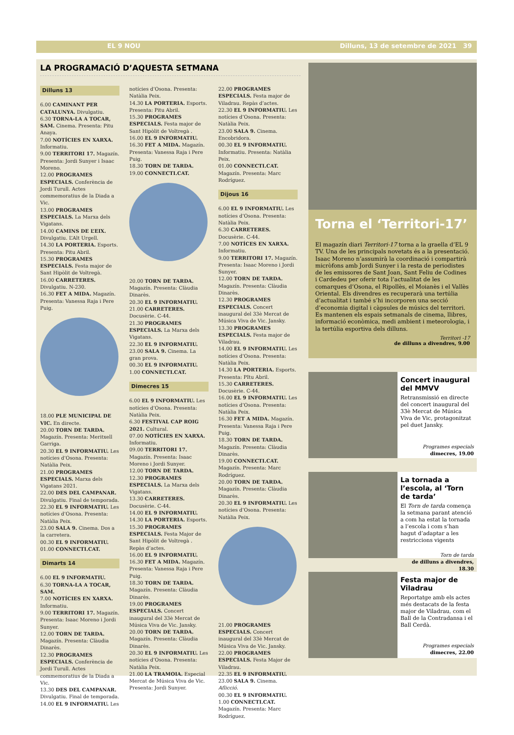EL 9 NOU Dilluns, 13 de setembre de 2021 39
LA PROGRAMACIÓ D’AQUESTA SETMANA
Dilluns 13
6.00 CAMINANT PER CATALUNYA. Divulgatiu.
6.30 TORNA-LA A TOCAR, SAM. Cinema. Presenta: Pitu Anaya.
7.00 NOTÍCIES EN XARXA. Informatiu.
9.00 TERRITORI 17. Magazín. Presenta: Jordi Sunyer i Isaac Moreno.
12.00 PROGRAMES ESPECIALS. Conferència de Jordi Turull. Actes commemoratius de la Diada a Vic.
13.00 PROGRAMES ESPECIALS. La Marxa dels Vigatans.
14.00 CAMINS DE L’EIX. Divulgatiu. L’Alt Urgell.
14.30 LA PORTERIA. Esports. Presenta: Pitu Abril.
15.30 PROGRAMES ESPECIALS. Festa major de Sant Hipòlit de Voltregà.
16.00 CARRETERES. Divulgatiu. N-230.
16.30 FET A MIDA. Magazín. Presenta: Vanessa Raja i Pere Puig.
18.00 PLE MUNICIPAL DE VIC. En directe.
20.00 TORN DE TARDA. Magazín. Presenta: Meritxell Garriga.
20.30 EL 9 INFORMATIU. Les notícies d’Osona. Presenta: Natàlia Peix.
21.00 PROGRAMES ESPECIALS. Marxa dels Vigatans 2021.
22.00 DES DEL CAMPANAR. Divulgatiu. Final de temporada.
22.30 EL 9 INFORMATIU. Les notícies d’Osona. Presenta: Natàlia Peix.
23.00 SALA 9. Cinema. Dos a la carretera.
00.30 EL 9 INFORMATIU.
01.00 CONNECTI.CAT.
Dimarts 14
6.00 EL 9 INFORMATIU.
6.30 TORNA-LA A TOCAR, SAM.
7.00 NOTÍCIES EN XARXA. Informatiu.
9.00 TERRITORI 17. Magazín. Presenta: Isaac Moreno i Jordi Sunyer.
12.00 TORN DE TARDA. Magazín. Presenta: Clàudia Dinarès.
12.30 PROGRAMES ESPECIALS. Conferència de Jordi Turull. Actes commemoratius de la Diada a Vic.
13.30 DES DEL CAMPANAR. Divulgatiu. Final de temporada.
14.00 EL 9 INFORMATIU. Les
notícies d’Osona. Presenta: Natàlia Peix.
14.30 LA PORTERIA. Esports. Presenta: Pitu Abril.
15.30 PROGRAMES ESPECIALS. Festa major de Sant Hipòlit de Voltregà .
16.00 EL 9 INFORMATIU.
16.30 FET A MIDA. Magazín. Presenta: Vanessa Raja i Pere Puig.
18.30 TORN DE TARDA.
19.00 CONNECTI.CAT.
20.00 TORN DE TARDA. Magazín. Presenta: Clàudia Dinarès.
20.30 EL 9 INFORMATIU.
21.00 CARRETERES. Docusèrie. C-44.
21.30 PROGRAMES ESPECIALS. La Marxa dels Vigatans.
22.30 EL 9 INFORMATIU.
23.00 SALA 9. Cinema. La gran prova.
00.30 EL 9 INFORMATIU.
1.00 CONNECTI.CAT.
Dimecres 15
6.00 EL 9 INFORMATIU. Les notícies d’Osona. Presenta: Natàlia Peix.
6.30 FESTIVAL CAP ROIG 2021. Cultural.
07.00 NOTÍCIES EN XARXA. Informatiu.
09.00 TERRITORI 17. Magazín. Presenta: Isaac Moreno i Jordi Sunyer.
12.00 TORN DE TARDA.
12.30 PROGRAMES ESPECIALS. La Marxa dels Vigatans.
13.30 CARRETERES. Docusèrie. C-44.
14.00 EL 9 INFORMATIU.
14.30 LA PORTERIA. Esports.
15.30 PROGRAMES ESPECIALS. Festa Major de Sant Hipòlit de Voltregà . Repàs d’actes.
16.00 EL 9 INFORMATIU.
16.30 FET A MIDA. Magazín. Presenta: Vanessa Raja i Pere Puig.
18.30 TORN DE TARDA. Magazín. Presenta: Clàudia Dinarès.
19.00 PROGRAMES ESPECIALS. Concert inaugural del 33è Mercat de Música Viva de Vic. Jansky.
20.00 TORN DE TARDA. Magazín. Presenta: Clàudia Dinarès.
20.30 EL 9 INFORMATIU. Les notícies d’Osona. Presenta: Natàlia Peix.
21.00 LA TRAMOIA. Especial Mercat de Música Viva de Vic. Presenta: Jordi Sunyer.
22.00 PROGRAMES ESPECIALS. Festa major de Viladrau. Repàs d’actes.
22.30 EL 9 INFORMATIU. Les notícies d’Osona. Presenta: Natàlia Peix.
23.00 SALA 9. Cinema. Encobridora.
00.30 EL 9 INFORMATIU. Informatiu. Presenta: Natàlia Peix.
01.00 CONNECTI.CAT. Magazín. Presenta: Marc Rodríguez.
Dijous 16
6.00 EL 9 INFORMATIU. Les notícies d’Osona. Presenta: Natàlia Peix.
6.30 CARRETERES. Docusèrie. C-44.
7.00 NOTÍCES EN XARXA. Informatiu.
9.00 TERRITORI 17. Magazín. Presenta: Isaac Moreno i Jordi Sunyer.
12.00 TORN DE TARDA. Magazín. Presenta: Clàudia Dinarès.
12.30 PROGRAMES ESPECIALS. Concert inaugural del 33è Mercat de Música Viva de Vic. Jansky.
13.30 PROGRAMES ESPECIALS. Festa major de Viladrau.
14.00 EL 9 INFORMATIU. Les notícies d’Osona. Presenta: Natàlia Peix.
14.30 LA PORTERIA. Esports. Presenta: PItu Abril.
15.30 CARRETERES. Docusèrie. C-44.
16.00 EL 9 INFORMATIU. Les notícies d’Osona. Presenta: Natàlia Peix.
16.30 FET A MIDA. Magazín. Presenta: Vanessa Raja i Pere Puig.
18.30 TORN DE TARDA. Magazín. Presenta: Clàudia Dinarès.
19.00 CONNECTI.CAT. Magazín. Presenta: Marc Rodríguez.
20.00 TORN DE TARDA. Magazín. Presenta: Clàudia Dinarès.
20.30 EL 9 INFORMATIU. Les notícies d’Osona. Presenta: Natàlia Peix.
21.00 PROGRAMES ESPECIALS. Concert inaugural del 33è Mercat de Música Viva de Vic. Jansky.
22.00 PROGRAMES ESPECIALS. Festa Major de Viladrau.
22.35 EL 9 INFORMATIU.
23.00 SALA 9. Cinema. Aflicció.
00.30 EL 9 INFORMATIU.
1.00 CONNECTI.CAT. Magazín. Presenta: Marc Rodríguez.
Torna el ‘Territori-17’
El magazín diari Territori-17 torna a la graella d’EL 9 TV. Una de les principals novetats és a la presentació. Isaac Moreno n’assumirà la coordinació i compartirà micròfons amb Jordi Sunyer i la resta de periodistes de les emissores de Sant Joan, Sant Feliu de Codines i Cardedeu per oferir tota l’actualitat de les comarques d’Osona, el Ripollès, el Moianès i el Vallès Oriental. Els divendres es recuperarà una tertúlia d’actualitat i també s’hi incorporen una secció d’economia digital i càpsules de músics del territori. Es mantenen els espais setmanals de cinema, llibres, informació econòmica, medi ambient i meteorologia, i la tertúlia esportiva dels dilluns.
Territori -17
de dilluns a divendres, 9.00
Concert inaugural del MMVV
Retransmissió en directe del concert inaugural del 33è Mercat de Música Viva de Vic, protagonitzat pel duet Jansky.
Programes especials
dimecres, 19.00
La tornada a l’escola, al ‘Torn de tarda’
El Torn de tarda comença la setmana parant atenció a com ha estat la tornada a l’escola i com s’han hagut d’adaptar a les restriccions vigents
Torn de tarda
de dilluns a divendres, 18.30
Festa major de Viladrau
Reportatge amb els actes més destacats de la festa major de Viladrau, com el Ball de la Contradansa i el Ball Cerdà.
Programes especials
dimecres, 22.00